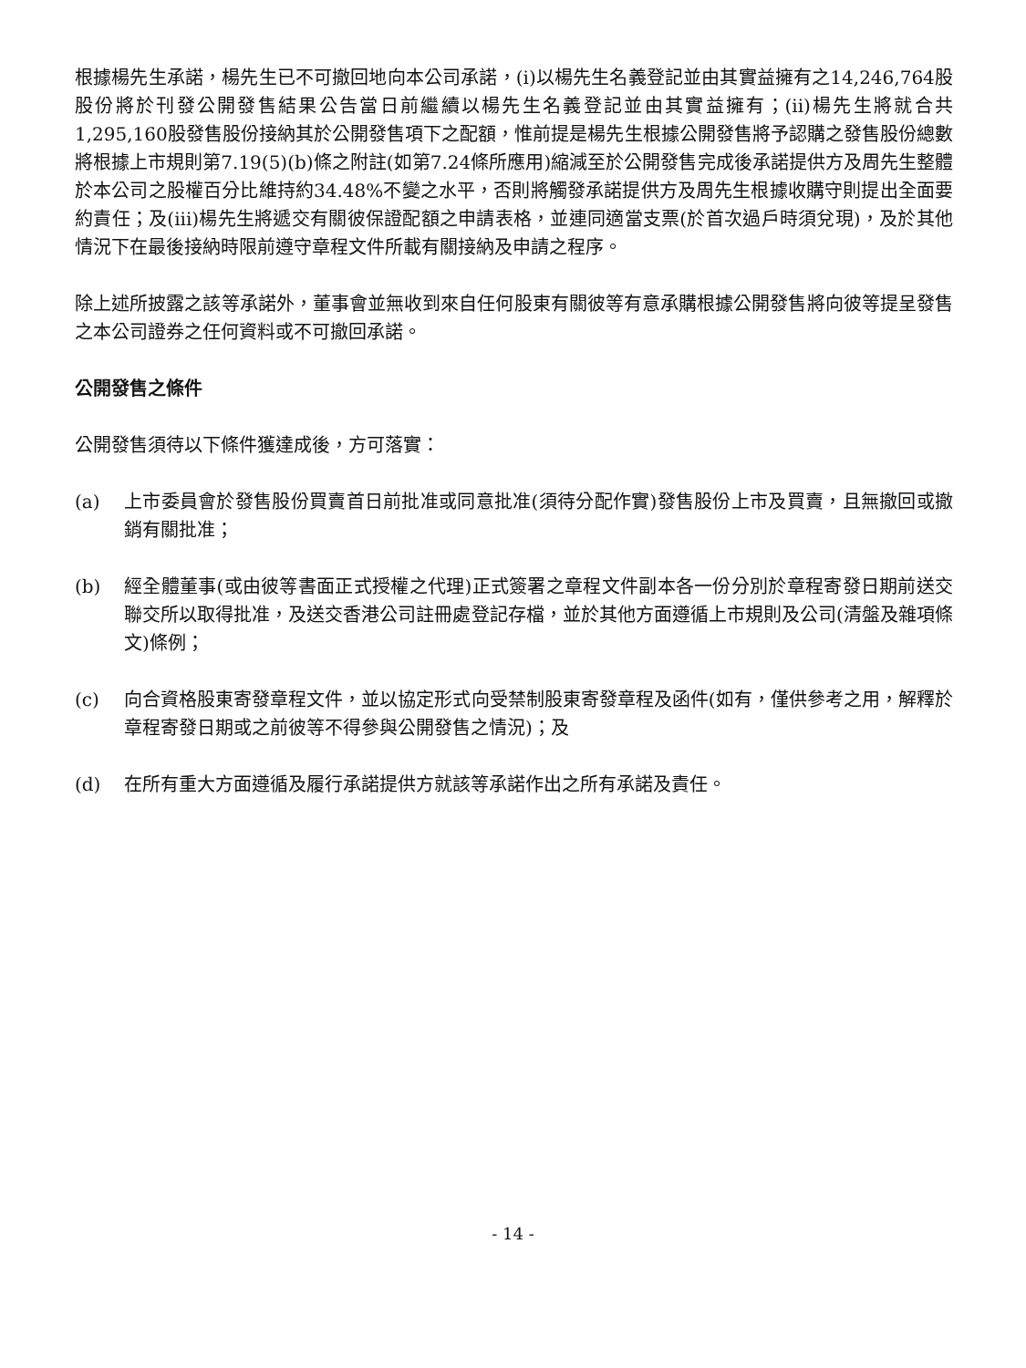根據楊先生承諾，楊先生已不可撤回地向本公司承諾，(i)以楊先生名義登記並由其實益擁有之14,246,764股股份將於刊發公開發售結果公告當日前繼續以楊先生名義登記並由其實益擁有；(ii)楊先生將就合共1,295,160股發售股份接納其於公開發售項下之配額，惟前提是楊先生根據公開發售將予認購之發售股份總數將根據上市規則第7.19(5)(b)條之附註(如第7.24條所應用)縮減至於公開發售完成後承諾提供方及周先生整體於本公司之股權百分比維持約34.48%不變之水平，否則將觸發承諾提供方及周先生根據收購守則提出全面要約責任；及(iii)楊先生將遞交有關彼保證配額之申請表格，並連同適當支票(於首次過戶時須兌現)，及於其他情況下在最後接納時限前遵守章程文件所載有關接納及申請之程序。
除上述所披露之該等承諾外，董事會並無收到來自任何股東有關彼等有意承購根據公開發售將向彼等提呈發售之本公司證券之任何資料或不可撤回承諾。
公開發售之條件
公開發售須待以下條件獲達成後，方可落實：
(a) 上市委員會於發售股份買賣首日前批准或同意批准(須待分配作實)發售股份上市及買賣，且無撤回或撤銷有關批准；
(b) 經全體董事(或由彼等書面正式授權之代理)正式簽署之章程文件副本各一份分別於章程寄發日期前送交聯交所以取得批准，及送交香港公司註冊處登記存檔，並於其他方面遵循上市規則及公司(清盤及雜項條文)條例；
(c) 向合資格股東寄發章程文件，並以協定形式向受禁制股東寄發章程及函件(如有，僅供參考之用，解釋於章程寄發日期或之前彼等不得參與公開發售之情況)；及
(d) 在所有重大方面遵循及履行承諾提供方就該等承諾作出之所有承諾及責任。
- 14 -